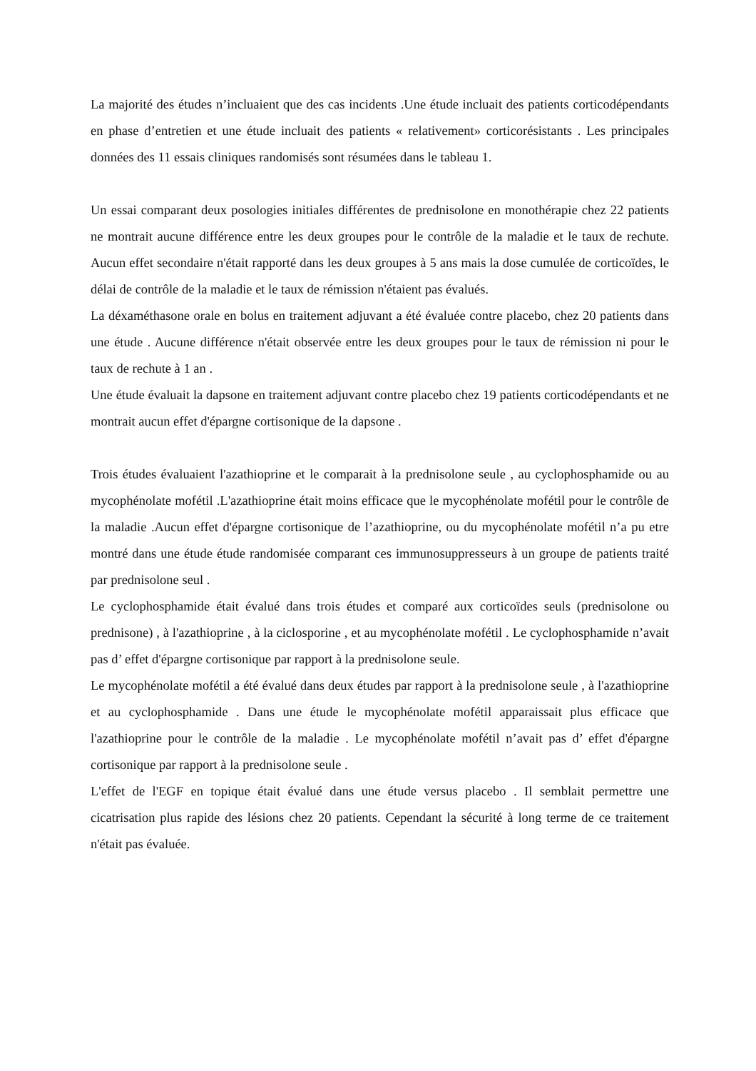La majorité des études n’incluaient que des cas incidents .Une étude incluait des patients corticodépendants en phase d’entretien et une étude incluait des patients « relativement» corticorésistants . Les principales données des 11 essais cliniques randomisés sont résumées dans le tableau 1.
Un essai comparant deux posologies initiales différentes de prednisolone en monothérapie chez 22 patients ne montrait aucune différence entre les deux groupes pour le contrôle de la maladie et le taux de rechute. Aucun effet secondaire n'était rapporté dans les deux groupes à 5 ans mais la dose cumulée de corticoïdes, le délai de contrôle de la maladie et le taux de rémission n'étaient pas évalués.
La déxaméthasone orale en bolus en traitement adjuvant a été évaluée contre placebo, chez 20 patients dans une étude . Aucune différence n'était observée entre les deux groupes pour le taux de rémission ni pour le taux de rechute à 1 an .
Une étude évaluait la dapsone en traitement adjuvant contre placebo chez 19 patients corticodépendants et ne montrait aucun effet d'épargne cortisonique de la dapsone .
Trois études évaluaient l'azathioprine et le comparait à la prednisolone seule , au cyclophosphamide ou au mycophénolate mofétil .L'azathioprine était moins efficace que le mycophénolate mofétil pour le contrôle de la maladie .Aucun effet d'épargne cortisonique de l’azathioprine, ou du mycophénolate mofétil n’a pu etre montré dans une étude étude randomisée comparant ces immunosuppresseurs à un groupe de patients traité par prednisolone seul .
Le cyclophosphamide était évalué dans trois études et comparé aux corticoïdes seuls (prednisolone ou prednisone) , à l'azathioprine , à la ciclosporine , et au mycophénolate mofétil . Le cyclophosphamide n’avait pas d’ effet d'épargne cortisonique par rapport à la prednisolone seule.
Le mycophénolate mofétil a été évalué dans deux études par rapport à la prednisolone seule , à l'azathioprine et au cyclophosphamide . Dans une étude le mycophénolate mofétil apparaissait plus efficace que l'azathioprine pour le contrôle de la maladie . Le mycophénolate mofétil n’avait pas d’ effet d'épargne cortisonique par rapport à la prednisolone seule .
L'effet de l'EGF en topique était évalué dans une étude versus placebo . Il semblait permettre une cicatrisation plus rapide des lésions chez 20 patients. Cependant la sécurité à long terme de ce traitement n'était pas évaluée.